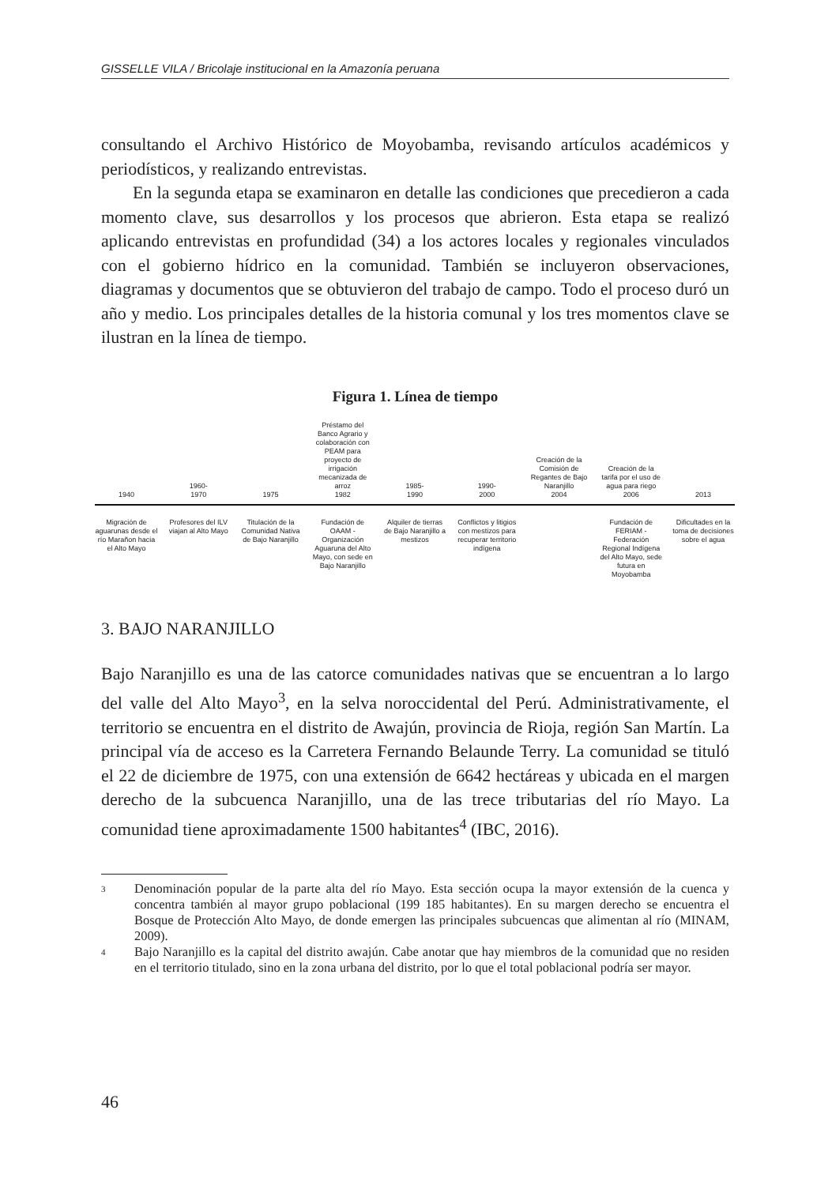GISSELLE VILA / Bricolaje institucional en la Amazonía peruana
consultando el Archivo Histórico de Moyobamba, revisando artículos académicos y periodísticos, y realizando entrevistas.
En la segunda etapa se examinaron en detalle las condiciones que precedieron a cada momento clave, sus desarrollos y los procesos que abrieron. Esta etapa se realizó aplicando entrevistas en profundidad (34) a los actores locales y regionales vinculados con el gobierno hídrico en la comunidad. También se incluyeron observaciones, diagramas y documentos que se obtuvieron del trabajo de campo. Todo el proceso duró un año y medio. Los principales detalles de la historia comunal y los tres momentos clave se ilustran en la línea de tiempo.
Figura 1. Línea de tiempo
1940
1960-
1970
1975
Préstamo del Banco Agrario y colaboración con PEAM para proyecto de irrigación mecanizada de arroz
1982
1985-
1990
1990-
2000
Creación de la Comisión de Regantes de Bajo Naranjillo
2004
Creación de la tarifa por el uso de agua para riego
2006
2013
Migración de aguarunas desde el río Marañon hacia el Alto Mayo
Profesores del ILV viajan al Alto Mayo
Titulación de la Comunidad Nativa de Bajo Naranjillo
Fundación de OAAM - Organización Aguaruna del Alto Mayo, con sede en Bajo Naranjillo
Alquiler de tierras de Bajo Naranjillo a mestizos
Conflictos y litigios con mestizos para recuperar territorio indígena
Fundación de FERIAM - Federación Regional Indígena del Alto Mayo, sede futura en Moyobamba
Dificultades en la toma de decisiones sobre el agua
3. BAJO NARANJILLO
Bajo Naranjillo es una de las catorce comunidades nativas que se encuentran a lo largo del valle del Alto Mayo<sup>3</sup>, en la selva noroccidental del Perú. Administrativamente, el territorio se encuentra en el distrito de Awajún, provincia de Rioja, región San Martín. La principal vía de acceso es la Carretera Fernando Belaunde Terry. La comunidad se tituló el 22 de diciembre de 1975, con una extensión de 6642 hectáreas y ubicada en el margen derecho de la subcuenca Naranjillo, una de las trece tributarias del río Mayo. La comunidad tiene aproximadamente 1500 habitantes<sup>4</sup> (IBC, 2016).
3
Denominación popular de la parte alta del río Mayo. Esta sección ocupa la mayor extensión de la cuenca y concentra también al mayor grupo poblacional (199 185 habitantes). En su margen derecho se encuentra el Bosque de Protección Alto Mayo, de donde emergen las principales subcuencas que alimentan al río (MINAM, 2009).
4
Bajo Naranjillo es la capital del distrito awajún. Cabe anotar que hay miembros de la comunidad que no residen en el territorio titulado, sino en la zona urbana del distrito, por lo que el total poblacional podría ser mayor.
46